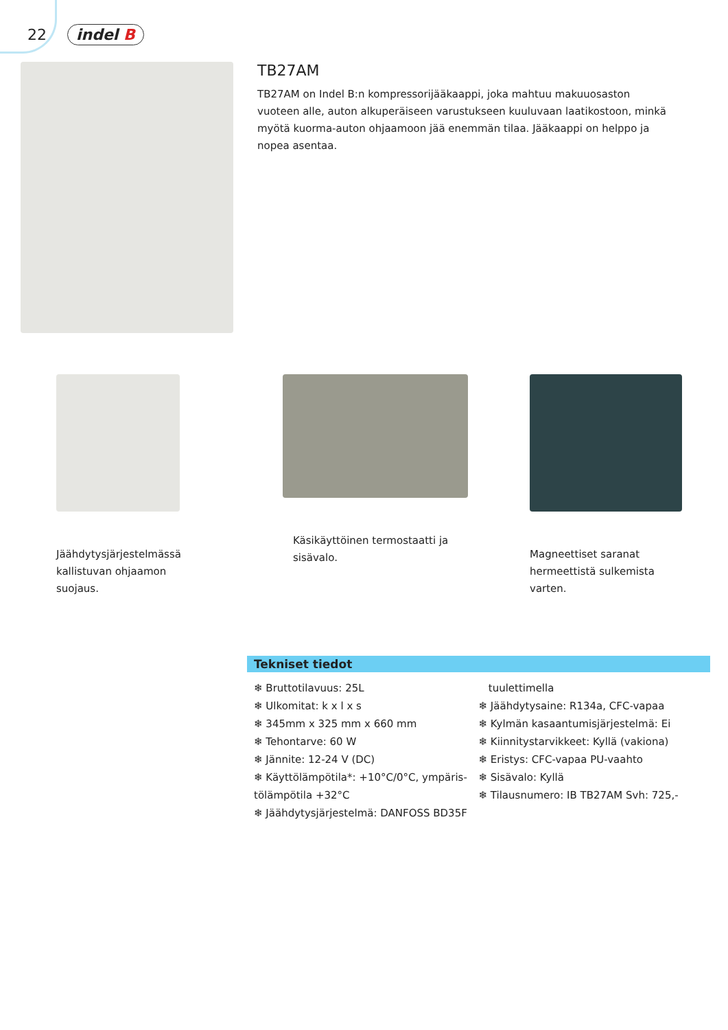22 indel B
TB27AM
TB27AM on Indel B:n kompressorijääkaappi, joka mahtuu makuuosaston vuoteen alle, auton alkuperäiseen varustukseen kuuluvaan laatikostoon, minkä myötä kuorma-auton ohjaamoon jää enemmän tilaa. Jääkaappi on helppo ja nopea asentaa.
Jäähdytysjärjestelmässä
kallistuvan ohjaamon
suojaus.
Käsikäyttöinen termostaatti ja
sisävalo.
Magneettiset saranat
hermeettistä sulkemista
varten.
Tekniset tiedot
❄ Bruttotilavuus: 25L
❄ Ulkomitat: k x l x s
❄ 345mm x 325 mm x 660 mm
❄ Tehontarve: 60 W
❄ Jännite: 12-24 V (DC)
❄ Käyttölämpötila*: +10°C/0°C, ympäris-tölämpötila +32°C
❄ Jäähdytysjärjestelmä: DANFOSS BD35F
tuulettimella
❄ Jäähdytysaine: R134a, CFC-vapaa
❄ Kylmän kasaantumisjärjestelmä: Ei
❄ Kiinnitystarvikkeet: Kyllä (vakiona)
❄ Eristys: CFC-vapaa PU-vaahto
❄ Sisävalo: Kyllä
❄ Tilausnumero: IB TB27AM Svh: 725,-